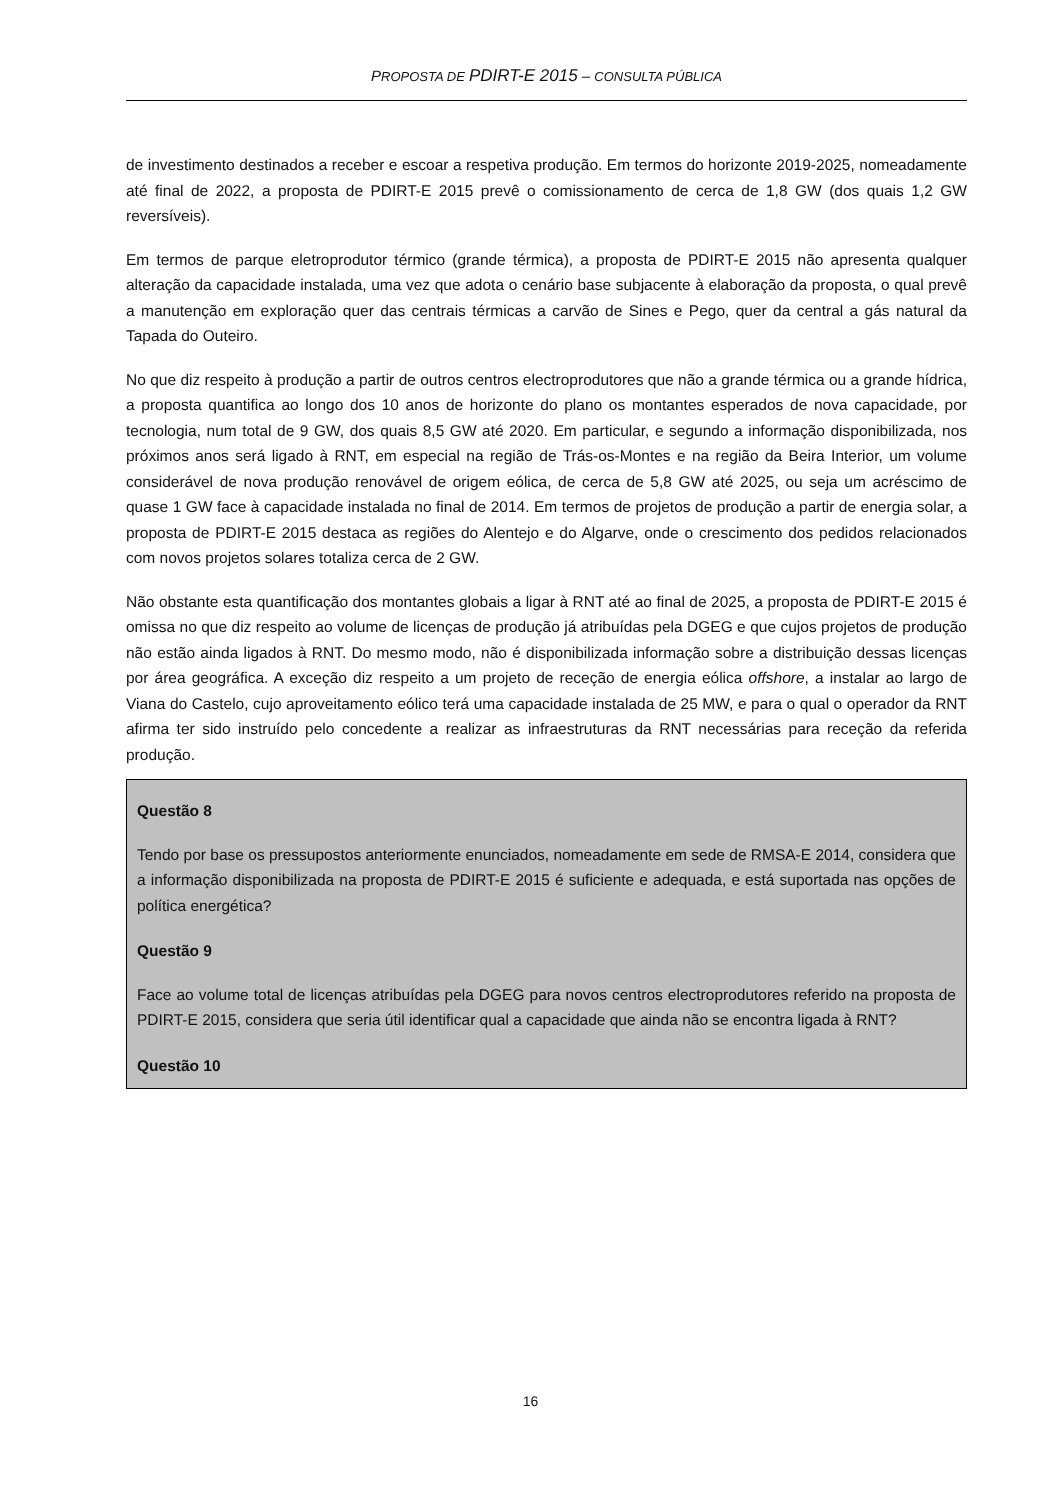PROPOSTA DE PDIRT-E 2015 – CONSULTA PÚBLICA
de investimento destinados a receber e escoar a respetiva produção. Em termos do horizonte 2019-2025, nomeadamente até final de 2022, a proposta de PDIRT-E 2015 prevê o comissionamento de cerca de 1,8 GW (dos quais 1,2 GW reversíveis).
Em termos de parque eletroprodutor térmico (grande térmica), a proposta de PDIRT-E 2015 não apresenta qualquer alteração da capacidade instalada, uma vez que adota o cenário base subjacente à elaboração da proposta, o qual prevê a manutenção em exploração quer das centrais térmicas a carvão de Sines e Pego, quer da central a gás natural da Tapada do Outeiro.
No que diz respeito à produção a partir de outros centros electroprodutores que não a grande térmica ou a grande hídrica, a proposta quantifica ao longo dos 10 anos de horizonte do plano os montantes esperados de nova capacidade, por tecnologia, num total de 9 GW, dos quais 8,5 GW até 2020. Em particular, e segundo a informação disponibilizada, nos próximos anos será ligado à RNT, em especial na região de Trás-os-Montes e na região da Beira Interior, um volume considerável de nova produção renovável de origem eólica, de cerca de 5,8 GW até 2025, ou seja um acréscimo de quase 1 GW face à capacidade instalada no final de 2014. Em termos de projetos de produção a partir de energia solar, a proposta de PDIRT-E 2015 destaca as regiões do Alentejo e do Algarve, onde o crescimento dos pedidos relacionados com novos projetos solares totaliza cerca de 2 GW.
Não obstante esta quantificação dos montantes globais a ligar à RNT até ao final de 2025, a proposta de PDIRT-E 2015 é omissa no que diz respeito ao volume de licenças de produção já atribuídas pela DGEG e que cujos projetos de produção não estão ainda ligados à RNT. Do mesmo modo, não é disponibilizada informação sobre a distribuição dessas licenças por área geográfica. A exceção diz respeito a um projeto de receção de energia eólica offshore, a instalar ao largo de Viana do Castelo, cujo aproveitamento eólico terá uma capacidade instalada de 25 MW, e para o qual o operador da RNT afirma ter sido instruído pelo concedente a realizar as infraestruturas da RNT necessárias para receção da referida produção.
Questão 8
Tendo por base os pressupostos anteriormente enunciados, nomeadamente em sede de RMSA-E 2014, considera que a informação disponibilizada na proposta de PDIRT-E 2015 é suficiente e adequada, e está suportada nas opções de política energética?
Questão 9
Face ao volume total de licenças atribuídas pela DGEG para novos centros electroprodutores referido na proposta de PDIRT-E 2015, considera que seria útil identificar qual a capacidade que ainda não se encontra ligada à RNT?
Questão 10
16